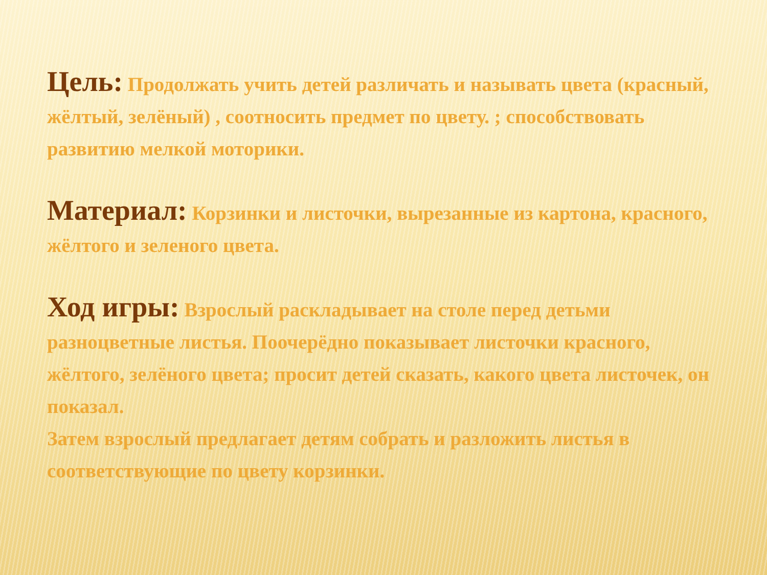Цель: Продолжать учить детей различать и называть цвета (красный, жёлтый, зелёный) , соотносить предмет по цвету. ; способствовать развитию мелкой моторики.
Материал: Корзинки и листочки, вырезанные из картона, красного, жёлтого и зеленого цвета.
Ход игры: Взрослый раскладывает на столе перед детьми разноцветные листья. Поочерёдно показывает листочки красного, жёлтого, зелёного цвета; просит детей сказать, какого цвета листочек, он показал.
Затем взрослый предлагает детям собрать и разложить листья в соответствующие по цвету корзинки.